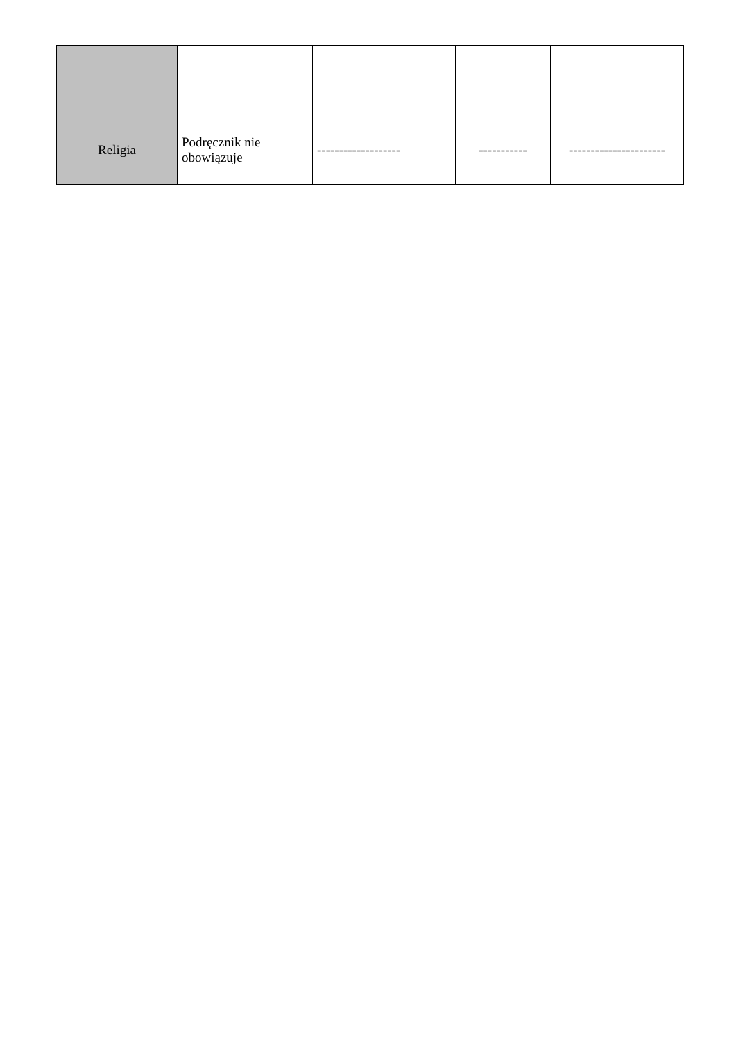| Religia | Podręcznik nie obowiązuje | ------------------- | ----------- | ---------------------- |